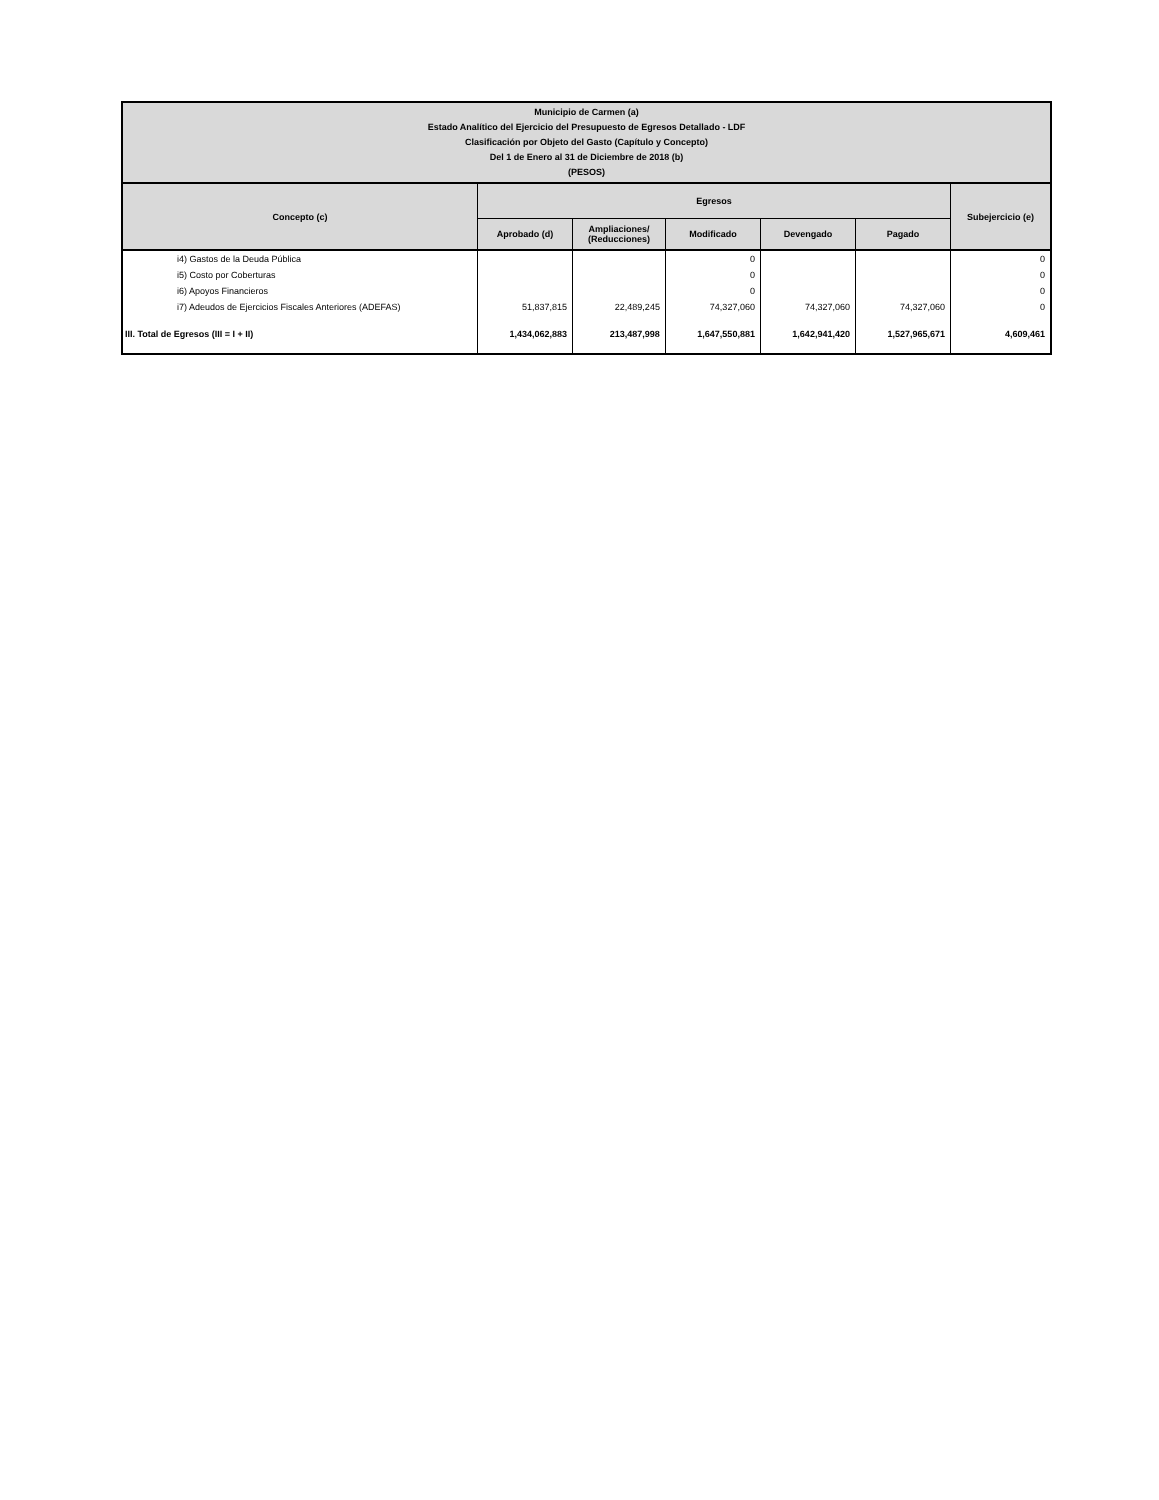| Municipio de Carmen (a) Estado Analítico del Ejercicio del Presupuesto de Egresos Detallado - LDF Clasificación por Objeto del Gasto (Capítulo y Concepto) Del 1 de Enero al 31 de Diciembre de 2018 (b) (PESOS) | | | | | | |
| --- | --- | --- | --- | --- | --- | --- |
| Concepto (c) | Egresos | | | | | Subejercicio (e) |
| | Aprobado (d) | Ampliaciones/ (Reducciones) | Modificado | Devengado | Pagado | |
| i4) Gastos de la Deuda Pública | | | 0 | | | 0 |
| i5) Costo por Coberturas | | | 0 | | | 0 |
| i6) Apoyos Financieros | | | 0 | | | 0 |
| i7) Adeudos de Ejercicios Fiscales Anteriores (ADEFAS) | 51,837,815 | 22,489,245 | 74,327,060 | 74,327,060 | 74,327,060 | 0 |
| III. Total de Egresos (III = I + II) | 1,434,062,883 | 213,487,998 | 1,647,550,881 | 1,642,941,420 | 1,527,965,671 | 4,609,461 |